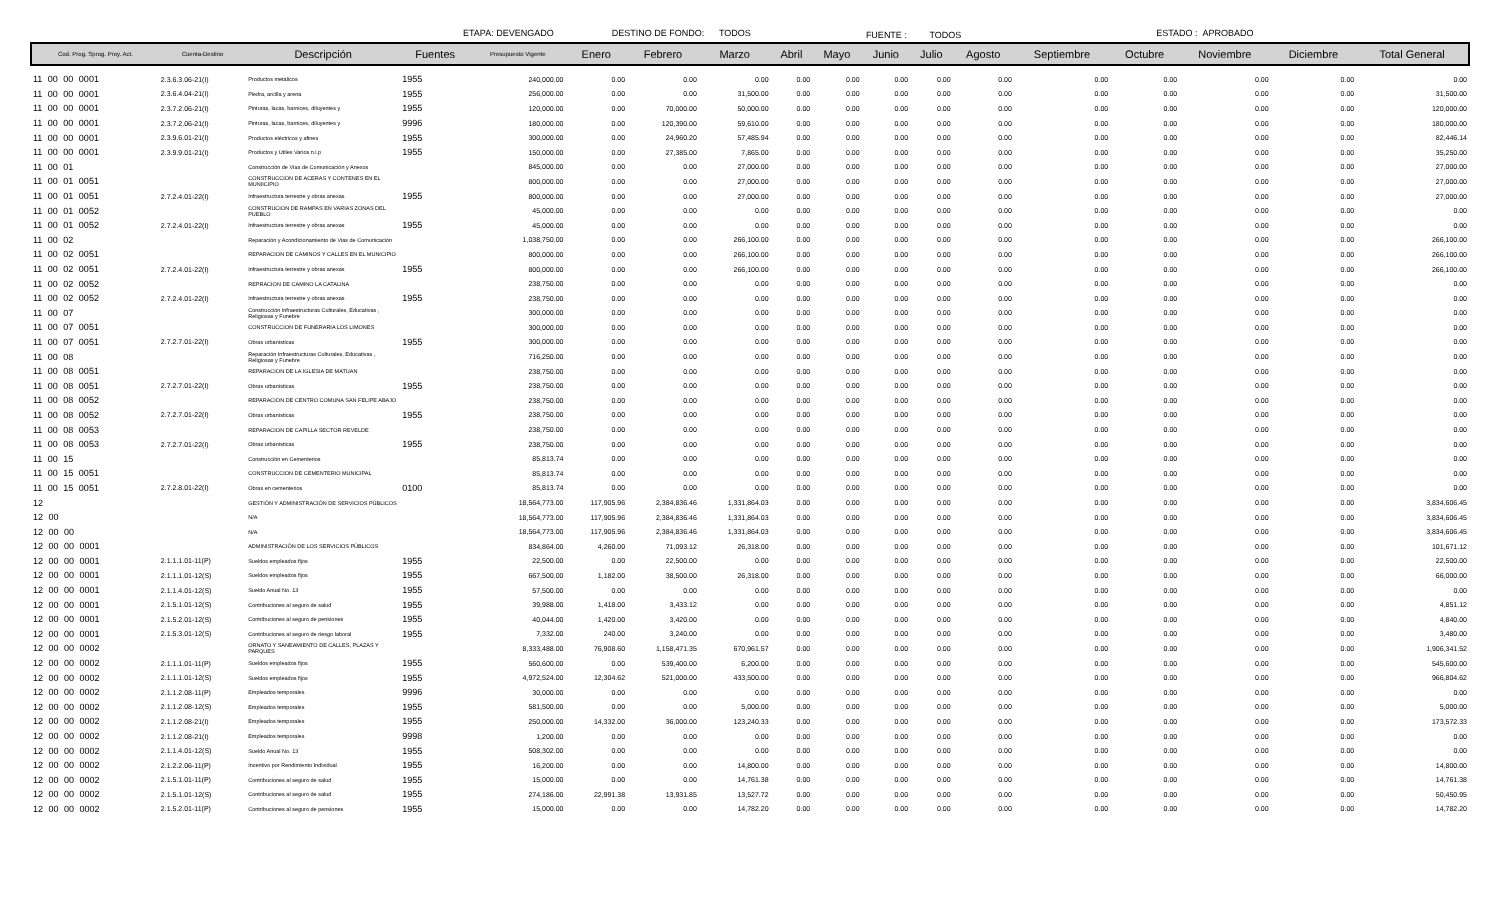ETAPA: DEVENGADO DESTINO DE FONDO: TODOS FUENTE : TODOS ESTADO : APROBADO
| Cod. Prog. Sprog. Proy. Act. | Cuenta-Destino | Descripción | Fuentes | Presupuesto Vigente | Enero | Febrero | Marzo | Abril | Mayo | Junio | Julio | Agosto | Septiembre | Octubre | Noviembre | Diciembre | Total General |
| --- | --- | --- | --- | --- | --- | --- | --- | --- | --- | --- | --- | --- | --- | --- | --- | --- | --- |
| 11 00 00 0001 | 2.3.6.3.06-21(I) | Productos metálicos | 1955 | 240,000.00 | 0.00 | 0.00 | 0.00 | 0.00 | 0.00 | 0.00 | 0.00 | 0.00 | 0.00 | 0.00 | 0.00 | 0.00 | 0.00 |
| 11 00 00 0001 | 2.3.6.4.04-21(I) | Piedra, arcilla y arena | 1955 | 256,000.00 | 0.00 | 0.00 | 31,500.00 | 0.00 | 0.00 | 0.00 | 0.00 | 0.00 | 0.00 | 0.00 | 0.00 | 0.00 | 31,500.00 |
| 11 00 00 0001 | 2.3.7.2.06-21(I) | Pinturas, lacas, barnices, diluyentes y | 1955 | 120,000.00 | 0.00 | 70,000.00 | 50,000.00 | 0.00 | 0.00 | 0.00 | 0.00 | 0.00 | 0.00 | 0.00 | 0.00 | 0.00 | 120,000.00 |
| 11 00 00 0001 | 2.3.7.2.06-21(I) | Pinturas, lacas, barnices, diluyentes y | 9996 | 180,000.00 | 0.00 | 120,390.00 | 59,610.00 | 0.00 | 0.00 | 0.00 | 0.00 | 0.00 | 0.00 | 0.00 | 0.00 | 0.00 | 180,000.00 |
| 11 00 00 0001 | 2.3.9.6.01-21(I) | Productos eléctricos y afines | 1955 | 300,000.00 | 0.00 | 24,960.20 | 57,485.94 | 0.00 | 0.00 | 0.00 | 0.00 | 0.00 | 0.00 | 0.00 | 0.00 | 0.00 | 82,446.14 |
| 11 00 00 0001 | 2.3.9.9.01-21(I) | Productos y Utiles Varios n.i.p | 1955 | 150,000.00 | 0.00 | 27,385.00 | 7,865.00 | 0.00 | 0.00 | 0.00 | 0.00 | 0.00 | 0.00 | 0.00 | 0.00 | 0.00 | 35,250.00 |
| 11 00 01 | | Construcción de Vías de Comunicación y Anexos | | 845,000.00 | 0.00 | 0.00 | 27,000.00 | 0.00 | 0.00 | 0.00 | 0.00 | 0.00 | 0.00 | 0.00 | 0.00 | 0.00 | 27,000.00 |
| 11 00 01 0051 | | CONSTRUCCION DE ACERAS Y CONTENES EN EL MUNIICIPIO | | 800,000.00 | 0.00 | 0.00 | 27,000.00 | 0.00 | 0.00 | 0.00 | 0.00 | 0.00 | 0.00 | 0.00 | 0.00 | 0.00 | 27,000.00 |
| 11 00 01 0051 | 2.7.2.4.01-22(I) | Infraestructura terrestre y obras anexas | 1955 | 800,000.00 | 0.00 | 0.00 | 27,000.00 | 0.00 | 0.00 | 0.00 | 0.00 | 0.00 | 0.00 | 0.00 | 0.00 | 0.00 | 27,000.00 |
| 11 00 01 0052 | | CONSTRUCION DE RAMPAS EN VARIAS ZONAS DEL PUEBLO | | 45,000.00 | 0.00 | 0.00 | 0.00 | 0.00 | 0.00 | 0.00 | 0.00 | 0.00 | 0.00 | 0.00 | 0.00 | 0.00 | 0.00 |
| 11 00 01 0052 | 2.7.2.4.01-22(I) | Infraestructura terrestre y obras anexas | 1955 | 45,000.00 | 0.00 | 0.00 | 0.00 | 0.00 | 0.00 | 0.00 | 0.00 | 0.00 | 0.00 | 0.00 | 0.00 | 0.00 | 0.00 |
| 11 00 02 | | Reparación y Acondicionamiento de Vias de Comunicación | | 1,038,750.00 | 0.00 | 0.00 | 266,100.00 | 0.00 | 0.00 | 0.00 | 0.00 | 0.00 | 0.00 | 0.00 | 0.00 | 0.00 | 266,100.00 |
| 11 00 02 0051 | | REPARACION DE CAMINOS Y CALLES EN EL MUNICIPIO | | 800,000.00 | 0.00 | 0.00 | 266,100.00 | 0.00 | 0.00 | 0.00 | 0.00 | 0.00 | 0.00 | 0.00 | 0.00 | 0.00 | 266,100.00 |
| 11 00 02 0051 | 2.7.2.4.01-22(I) | Infraestructura terrestre y obras anexas | 1955 | 800,000.00 | 0.00 | 0.00 | 266,100.00 | 0.00 | 0.00 | 0.00 | 0.00 | 0.00 | 0.00 | 0.00 | 0.00 | 0.00 | 266,100.00 |
| 11 00 02 0052 | | REPRACION DE CAMINO LA CATALINA | | 238,750.00 | 0.00 | 0.00 | 0.00 | 0.00 | 0.00 | 0.00 | 0.00 | 0.00 | 0.00 | 0.00 | 0.00 | 0.00 | 0.00 |
| 11 00 02 0052 | 2.7.2.4.01-22(I) | Infraestructura terrestre y obras anexas | 1955 | 238,750.00 | 0.00 | 0.00 | 0.00 | 0.00 | 0.00 | 0.00 | 0.00 | 0.00 | 0.00 | 0.00 | 0.00 | 0.00 | 0.00 |
| 11 00 07 | | Construcción Infraestructuras Culturales, Educativas , Religiosas y Funebre | | 300,000.00 | 0.00 | 0.00 | 0.00 | 0.00 | 0.00 | 0.00 | 0.00 | 0.00 | 0.00 | 0.00 | 0.00 | 0.00 | 0.00 |
| 11 00 07 0051 | | CONSTRUCCION DE FUNERARIA LOS LIMONES | | 300,000.00 | 0.00 | 0.00 | 0.00 | 0.00 | 0.00 | 0.00 | 0.00 | 0.00 | 0.00 | 0.00 | 0.00 | 0.00 | 0.00 |
| 11 00 07 0051 | 2.7.2.7.01-22(I) | Obras urbanísticas | 1955 | 300,000.00 | 0.00 | 0.00 | 0.00 | 0.00 | 0.00 | 0.00 | 0.00 | 0.00 | 0.00 | 0.00 | 0.00 | 0.00 | 0.00 |
| 11 00 08 | | Reparación Infraestructuras Culturales, Educativas , Religiosas y Funebre | | 716,250.00 | 0.00 | 0.00 | 0.00 | 0.00 | 0.00 | 0.00 | 0.00 | 0.00 | 0.00 | 0.00 | 0.00 | 0.00 | 0.00 |
| 11 00 08 0051 | | REPARACION DE LA IGLESIA DE MATUAN | | 238,750.00 | 0.00 | 0.00 | 0.00 | 0.00 | 0.00 | 0.00 | 0.00 | 0.00 | 0.00 | 0.00 | 0.00 | 0.00 | 0.00 |
| 11 00 08 0051 | 2.7.2.7.01-22(I) | Obras urbanísticas | 1955 | 238,750.00 | 0.00 | 0.00 | 0.00 | 0.00 | 0.00 | 0.00 | 0.00 | 0.00 | 0.00 | 0.00 | 0.00 | 0.00 | 0.00 |
| 11 00 08 0052 | | REPARACION DE CENTRO COMUNA SAN FELIPE ABAJO | | 238,750.00 | 0.00 | 0.00 | 0.00 | 0.00 | 0.00 | 0.00 | 0.00 | 0.00 | 0.00 | 0.00 | 0.00 | 0.00 | 0.00 |
| 11 00 08 0052 | 2.7.2.7.01-22(I) | Obras urbanísticas | 1955 | 238,750.00 | 0.00 | 0.00 | 0.00 | 0.00 | 0.00 | 0.00 | 0.00 | 0.00 | 0.00 | 0.00 | 0.00 | 0.00 | 0.00 |
| 11 00 08 0053 | | REPARACION DE CAPILLA SECTOR REVELDE | | 238,750.00 | 0.00 | 0.00 | 0.00 | 0.00 | 0.00 | 0.00 | 0.00 | 0.00 | 0.00 | 0.00 | 0.00 | 0.00 | 0.00 |
| 11 00 08 0053 | 2.7.2.7.01-22(I) | Obras urbanísticas | 1955 | 238,750.00 | 0.00 | 0.00 | 0.00 | 0.00 | 0.00 | 0.00 | 0.00 | 0.00 | 0.00 | 0.00 | 0.00 | 0.00 | 0.00 |
| 11 00 15 | | Construcción en Cementerios | | 85,813.74 | 0.00 | 0.00 | 0.00 | 0.00 | 0.00 | 0.00 | 0.00 | 0.00 | 0.00 | 0.00 | 0.00 | 0.00 | 0.00 |
| 11 00 15 0051 | | CONSTRUCCION DE CEMENTERIO MUNICIPAL | | 85,813.74 | 0.00 | 0.00 | 0.00 | 0.00 | 0.00 | 0.00 | 0.00 | 0.00 | 0.00 | 0.00 | 0.00 | 0.00 | 0.00 |
| 11 00 15 0051 | 2.7.2.8.01-22(I) | Obras en cementerios | 0100 | 85,813.74 | 0.00 | 0.00 | 0.00 | 0.00 | 0.00 | 0.00 | 0.00 | 0.00 | 0.00 | 0.00 | 0.00 | 0.00 | 0.00 |
| 12 | | GESTIÓN Y ADMINISTRACIÓN DE SERVICIOS PÚBLICOS | | 18,564,773.00 | 117,905.96 | 2,384,836.46 | 1,331,864.03 | 0.00 | 0.00 | 0.00 | 0.00 | 0.00 | 0.00 | 0.00 | 0.00 | 0.00 | 3,834,606.45 |
| 12 00 | | N/A | | 18,564,773.00 | 117,905.96 | 2,384,836.46 | 1,331,864.03 | 0.00 | 0.00 | 0.00 | 0.00 | 0.00 | 0.00 | 0.00 | 0.00 | 0.00 | 3,834,606.45 |
| 12 00 00 | | N/A | | 18,564,773.00 | 117,905.96 | 2,384,836.46 | 1,331,864.03 | 0.00 | 0.00 | 0.00 | 0.00 | 0.00 | 0.00 | 0.00 | 0.00 | 0.00 | 3,834,606.45 |
| 12 00 00 0001 | | ADMINISTRACIÓN DE LOS SERVICIOS PÚBLICOS | | 834,864.00 | 4,260.00 | 71,093.12 | 26,318.00 | 0.00 | 0.00 | 0.00 | 0.00 | 0.00 | 0.00 | 0.00 | 0.00 | 0.00 | 101,671.12 |
| 12 00 00 0001 | 2.1.1.1.01-11(P) | Sueldos empleados fijos | 1955 | 22,500.00 | 0.00 | 22,500.00 | 0.00 | 0.00 | 0.00 | 0.00 | 0.00 | 0.00 | 0.00 | 0.00 | 0.00 | 0.00 | 22,500.00 |
| 12 00 00 0001 | 2.1.1.1.01-12(S) | Sueldos empleados fijos | 1955 | 667,500.00 | 1,182.00 | 38,500.00 | 26,318.00 | 0.00 | 0.00 | 0.00 | 0.00 | 0.00 | 0.00 | 0.00 | 0.00 | 0.00 | 66,000.00 |
| 12 00 00 0001 | 2.1.1.4.01-12(S) | Sueldo Anual No. 13 | 1955 | 57,500.00 | 0.00 | 0.00 | 0.00 | 0.00 | 0.00 | 0.00 | 0.00 | 0.00 | 0.00 | 0.00 | 0.00 | 0.00 | 0.00 |
| 12 00 00 0001 | 2.1.5.1.01-12(S) | Contribuciones al seguro de salud | 1955 | 39,988.00 | 1,418.00 | 3,433.12 | 0.00 | 0.00 | 0.00 | 0.00 | 0.00 | 0.00 | 0.00 | 0.00 | 0.00 | 0.00 | 4,851.12 |
| 12 00 00 0001 | 2.1.5.2.01-12(S) | Contribuciones al seguro de pensiones | 1955 | 40,044.00 | 1,420.00 | 3,420.00 | 0.00 | 0.00 | 0.00 | 0.00 | 0.00 | 0.00 | 0.00 | 0.00 | 0.00 | 0.00 | 4,840.00 |
| 12 00 00 0001 | 2.1.5.3.01-12(S) | Contribuciones al seguro de riesgo laboral | 1955 | 7,332.00 | 240.00 | 3,240.00 | 0.00 | 0.00 | 0.00 | 0.00 | 0.00 | 0.00 | 0.00 | 0.00 | 0.00 | 0.00 | 3,480.00 |
| 12 00 00 0002 | | ORNATO Y SANEAMIENTO DE CALLES, PLAZAS Y PARQUES | | 8,333,488.00 | 76,908.60 | 1,158,471.35 | 670,961.57 | 0.00 | 0.00 | 0.00 | 0.00 | 0.00 | 0.00 | 0.00 | 0.00 | 0.00 | 1,906,341.52 |
| 12 00 00 0002 | 2.1.1.1.01-11(P) | Sueldos empleados fijos | 1955 | 560,600.00 | 0.00 | 539,400.00 | 6,200.00 | 0.00 | 0.00 | 0.00 | 0.00 | 0.00 | 0.00 | 0.00 | 0.00 | 0.00 | 545,600.00 |
| 12 00 00 0002 | 2.1.1.1.01-12(S) | Sueldos empleados fijos | 1955 | 4,972,524.00 | 12,304.62 | 521,000.00 | 433,500.00 | 0.00 | 0.00 | 0.00 | 0.00 | 0.00 | 0.00 | 0.00 | 0.00 | 0.00 | 966,804.62 |
| 12 00 00 0002 | 2.1.1.2.08-11(P) | Empleados temporales | 9996 | 30,000.00 | 0.00 | 0.00 | 0.00 | 0.00 | 0.00 | 0.00 | 0.00 | 0.00 | 0.00 | 0.00 | 0.00 | 0.00 | 0.00 |
| 12 00 00 0002 | 2.1.1.2.08-12(S) | Empleados temporales | 1955 | 581,500.00 | 0.00 | 0.00 | 5,000.00 | 0.00 | 0.00 | 0.00 | 0.00 | 0.00 | 0.00 | 0.00 | 0.00 | 0.00 | 5,000.00 |
| 12 00 00 0002 | 2.1.1.2.08-21(I) | Empleados temporales | 1955 | 250,000.00 | 14,332.00 | 36,000.00 | 123,240.33 | 0.00 | 0.00 | 0.00 | 0.00 | 0.00 | 0.00 | 0.00 | 0.00 | 0.00 | 173,572.33 |
| 12 00 00 0002 | 2.1.1.2.08-21(I) | Empleados temporales | 9998 | 1,200.00 | 0.00 | 0.00 | 0.00 | 0.00 | 0.00 | 0.00 | 0.00 | 0.00 | 0.00 | 0.00 | 0.00 | 0.00 | 0.00 |
| 12 00 00 0002 | 2.1.1.4.01-12(S) | Sueldo Anual No. 13 | 1955 | 508,302.00 | 0.00 | 0.00 | 0.00 | 0.00 | 0.00 | 0.00 | 0.00 | 0.00 | 0.00 | 0.00 | 0.00 | 0.00 | 0.00 |
| 12 00 00 0002 | 2.1.2.2.06-11(P) | Incentivo por Rendimiento Individual | 1955 | 16,200.00 | 0.00 | 0.00 | 14,800.00 | 0.00 | 0.00 | 0.00 | 0.00 | 0.00 | 0.00 | 0.00 | 0.00 | 0.00 | 14,800.00 |
| 12 00 00 0002 | 2.1.5.1.01-11(P) | Contribuciones al seguro de salud | 1955 | 15,000.00 | 0.00 | 0.00 | 14,761.38 | 0.00 | 0.00 | 0.00 | 0.00 | 0.00 | 0.00 | 0.00 | 0.00 | 0.00 | 14,761.38 |
| 12 00 00 0002 | 2.1.5.1.01-12(S) | Contribuciones al seguro de salud | 1955 | 274,186.00 | 22,991.38 | 13,931.85 | 13,527.72 | 0.00 | 0.00 | 0.00 | 0.00 | 0.00 | 0.00 | 0.00 | 0.00 | 0.00 | 50,450.95 |
| 12 00 00 0002 | 2.1.5.2.01-11(P) | Contribuciones al seguro de pensiones | 1955 | 15,000.00 | 0.00 | 0.00 | 14,782.20 | 0.00 | 0.00 | 0.00 | 0.00 | 0.00 | 0.00 | 0.00 | 0.00 | 0.00 | 14,782.20 |